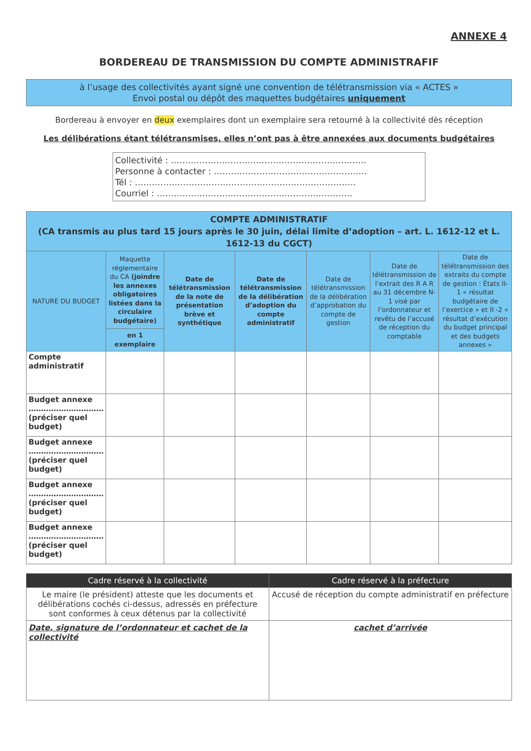ANNEXE 4
BORDEREAU DE TRANSMISSION DU COMPTE ADMINISTRAFIF
à l’usage des collectivités ayant signé une convention de télétransmission via « ACTES »
Envoi postal ou dépôt des maquettes budgétaires uniquement
Bordereau à envoyer en deux exemplaires dont un exemplaire sera retourné à la collectivité dès réception
Les délibérations étant télétransmises, elles n’ont pas à être annexées aux documents budgétaires
Collectivité : ……………………………………………………………
Personne à contacter : ………………………………………………
Tél : ……………………………………………………………………
Courriel : ……………………………………………………………
| COMPTE ADMINISTRATIF (CA transmis au plus tard 15 jours après le 30 juin, délai limite d’adoption – art. L. 1612-12 et L. 1612-13 du CGCT) | | | | | | |
| --- | --- | --- | --- | --- | --- | --- |
| NATURE DU BUDGET | Maquette réglementaire du CA (joindre les annexes obligatoires listées dans la circulaire budgétaire) | Date de télétransmission de la note de présentation brève et synthétique | Date de télétransmission de la délibération d’adoption du compte administratif | Date de télétransmission de la délibération d’approbation du compte de gestion | Date de télétransmission de l’extrait des R A R au 31 décembre N-1 visé par l’ordonnateur et revêtu de l’accusé de réception du comptable | Date de télétransmission des extraits du compte de gestion : États II-1 « résultat budgétaire de l’exercice » et II -2 « résultat d’exécution du budget principal et des budgets annexes » |
| | en 1 exemplaire | | | | | |
| Compte administratif | | | | | | |
| Budget annexe ………………………… (préciser quel budget) | | | | | | |
| Budget annexe ………………………… (préciser quel budget) | | | | | | |
| Budget annexe ………………………… (préciser quel budget) | | | | | | |
| Budget annexe ………………………… (préciser quel budget) | | | | | | |
| Cadre réservé à la collectivité | Cadre réservé à la préfecture |
| --- | --- |
| Le maire (le président) atteste que les documents et délibérations cochés ci-dessus, adressés en préfecture sont conformes à ceux détenus par la collectivité | Accusé de réception du compte administratif en préfecture |
| Date, signature de l’ordonnateur et cachet de la collectivité | cachet d’arrivée |